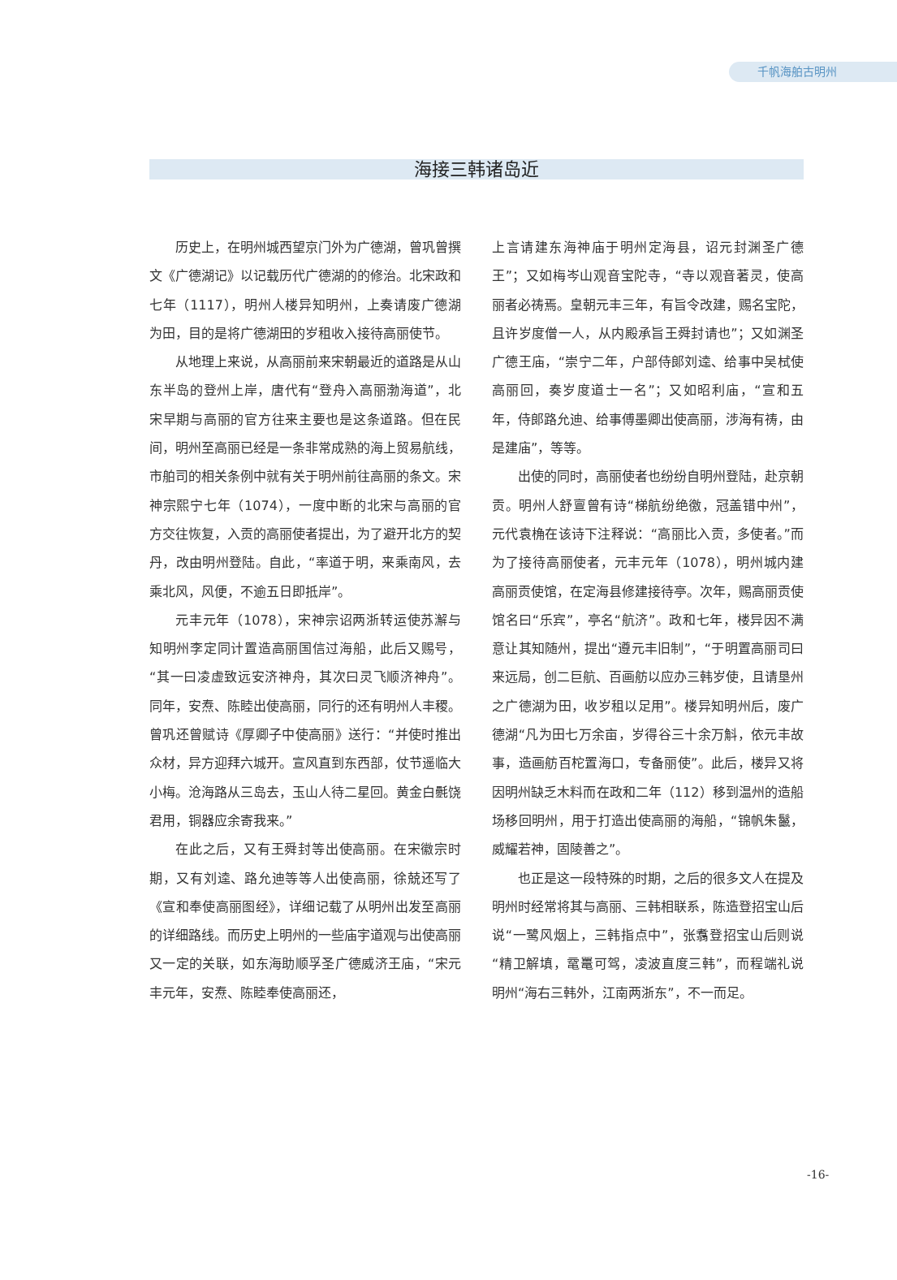千帆海舶古明州
海接三韩诸岛近
历史上，在明州城西望京门外为广德湖，曾巩曾撰文《广德湖记》以记载历代广德湖的的修治。北宋政和七年（1117），明州人楼异知明州，上奏请废广德湖为田，目的是将广德湖田的岁租收入接待高丽使节。
从地理上来说，从高丽前来宋朝最近的道路是从山东半岛的登州上岸，唐代有“登舟入高丽渤海道”，北宋早期与高丽的官方往来主要也是这条道路。但在民间，明州至高丽已经是一条非常成熟的海上贸易航线，市舶司的相关条例中就有关于明州前往高丽的条文。宋神宗熙宁七年（1074），一度中断的北宋与高丽的官方交往恢复，入贡的高丽使者提出，为了避开北方的契丹，改由明州登陆。自此，“率道于明，来乘南风，去乘北风，风便，不逾五日即抵岸”。
元丰元年（1078），宋神宗诏两浙转运使苏澥与知明州李定同计置造高丽国信过海船，此后又赐号，“其一曰凌虚致远安济神舟，其次曰灵飞顺济神舟”。同年，安焘、陈睦出使高丽，同行的还有明州人丰稷。曾巩还曾赋诗《厚卿子中使高丽》送行：“并使时推出众材，异方迎拜六城开。宣风直到东西部，仗节遥临大小梅。沧海路从三岛去，玉山人待二星回。黄金白氎饶君用，铜器应余寄我来。”
在此之后，又有王舜封等出使高丽。在宋徽宗时期，又有刘逵、路允迪等等人出使高丽，徐兢还写了《宣和奉使高丽图经》，详细记载了从明州出发至高丽的详细路线。而历史上明州的一些庙宇道观与出使高丽又一定的关联，如东海助顺孚圣广德威济王庙，“宋元丰元年，安焘、陈睦奉使高丽还，
上言请建东海神庙于明州定海县，诏元封渊圣广德王”；又如梅岑山观音宝陀寺，“寺以观音著灵，使高丽者必祷焉。皇朝元丰三年，有旨令改建，赐名宝陀，且许岁度僧一人，从内殿承旨王舜封请也”；又如渊圣广德王庙，“崇宁二年，户部侍郎刘逵、给事中吴栻使高丽回，奏岁度道士一名”；又如昭利庙，“宣和五年，侍郎路允迪、给事傅墨卿出使高丽，涉海有祷，由是建庙”，等等。
出使的同时，高丽使者也纷纷自明州登陆，赴京朝贡。明州人舒亶曾有诗“梯航纷绝徼，冠盖错中州”，元代袁桷在该诗下注释说：“高丽比入贡，多使者。”而为了接待高丽使者，元丰元年（1078），明州城内建高丽贡使馆，在定海县修建接待亭。次年，赐高丽贡使馆名曰“乐宾”，亭名“航济”。政和七年，楼异因不满意让其知随州，提出“遵元丰旧制”，“于明置高丽司曰来远局，创二巨航、百画舫以应办三韩岁使，且请垦州之广德湖为田，收岁租以足用”。楼异知明州后，废广德湖“凡为田七万余亩，岁得谷三十余万斛，依元丰故事，造画舫百柁置海口，专备丽使”。此后，楼异又将因明州缺乏木料而在政和二年（112）移到温州的造船场移回明州，用于打造出使高丽的海船，“锦帆朱鬣，威耀若神，固陵善之”。
也正是这一段特殊的时期，之后的很多文人在提及明州时经常将其与高丽、三韩相联系，陈造登招宝山后说“一鹭风烟上，三韩指点中”，张翥登招宝山后则说“精卫解填，鼋鼍可驾，凌波直度三韩”，而程端礼说明州“海右三韩外，江南两浙东”，不一而足。
-16-